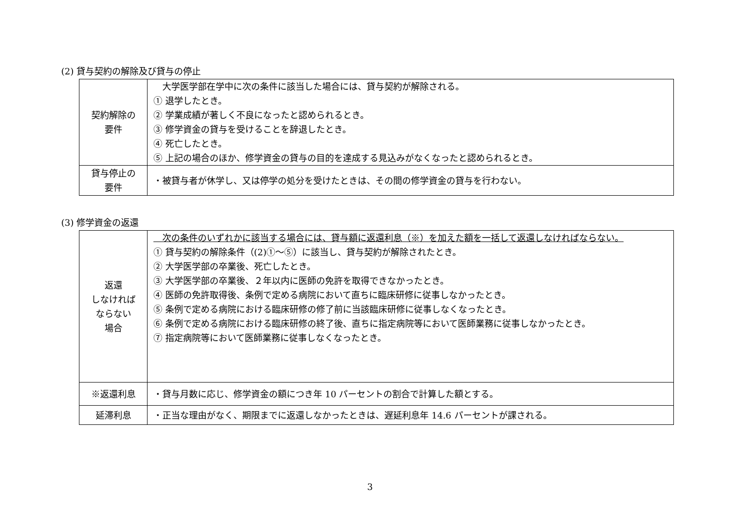(2) 貸与契約の解除及び貸与の停止
| 契約解除の 要件 | 大学医学部在学中に次の条件に該当した場合には、貸与契約が解除される。 ① 退学したとき。 ② 学業成績が著しく不良になったと認められるとき。 ③ 修学資金の貸与を受けることを辞退したとき。 ④ 死亡したとき。 ⑤ 上記の場合のほか、修学資金の貸与の目的を達成する見込みがなくなったと認められるとき。 |
| 貸与停止の 要件 | ・被貸与者が休学し、又は停学の処分を受けたときは、その間の修学資金の貸与を行わない。 |
(3) 修学資金の返還
| 返還 しなければ ならない 場合 | 次の条件のいずれかに該当する場合には、貸与額に返還利息（※）を加えた額を一括して返還しなければならない。 ① 貸与契約の解除条件（(2)①～⑤）に該当し、貸与契約が解除されたとき。 ② 大学医学部の卒業後、死亡したとき。 ③ 大学医学部の卒業後、２年以内に医師の免許を取得できなかったとき。 ④ 医師の免許取得後、条例で定める病院において直ちに臨床研修に従事しなかったとき。 ⑤ 条例で定める病院における臨床研修の修了前に当該臨床研修に従事しなくなったとき。 ⑥ 条例で定める病院における臨床研修の終了後、直ちに指定病院等において医師業務に従事しなかったとき。 ⑦ 指定病院等において医師業務に従事しなくなったとき。 |
| ※返還利息 | ・貸与月数に応じ、修学資金の額につき年 10 パーセントの割合で計算した額とする。 |
| 延滞利息 | ・正当な理由がなく、期限までに返還しなかったときは、遅延利息年 14.6 パーセントが課される。 |
3